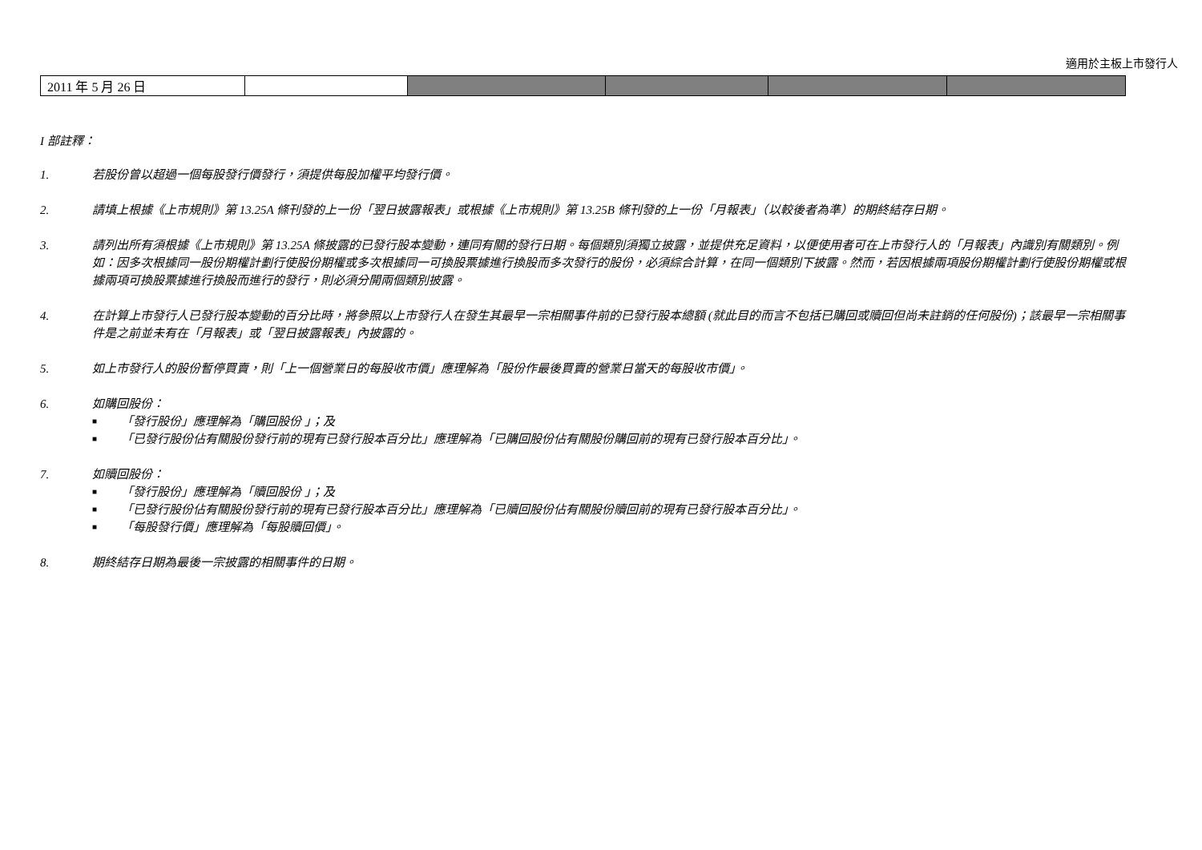適用於主板上市發行人
| 2011 年 5 月 26 日 | | | | | |
I 部註釋：
1. 若股份曾以超過一個每股發行價發行，須提供每股加權平均發行價。
2. 請填上根據《上市規則》第 13.25A 條刊發的上一份「翌日披露報表」或根據《上市規則》第 13.25B 條刊發的上一份「月報表」（以較後者為準）的期終結存日期。
3. 請列出所有須根據《上市規則》第 13.25A 條披露的已發行股本變動，連同有關的發行日期。每個類別須獨立披露，並提供充足資料，以便使用者可在上市發行人的「月報表」內識別有關類別。例如：因多次根據同一股份期權計劃行使股份期權或多次根據同一可換股票據進行換股而多次發行的股份，必須綜合計算，在同一個類別下披露。然而，若因根據兩項股份期權計劃行使股份期權或根據兩項可換股票據進行換股而進行的發行，則必須分開兩個類別披露。
4. 在計算上市發行人已發行股本變動的百分比時，將參照以上市發行人在發生其最早一宗相關事件前的已發行股本總額 (就此目的而言不包括已購回或贖回但尚未註銷的任何股份)；該最早一宗相關事件是之前並未有在「月報表」或「翌日披露報表」內披露的。
5. 如上市發行人的股份暫停買賣，則「上一個營業日的每股收市價」應理解為「股份作最後買賣的營業日當天的每股收市價」。
6. 如購回股份：
■ 「發行股份」應理解為「購回股份 」；及
■ 「已發行股份佔有關股份發行前的現有已發行股本百分比」應理解為「已購回股份佔有關股份購回前的現有已發行股本百分比」。
7. 如贖回股份：
■ 「發行股份」應理解為「贖回股份 」；及
■ 「已發行股份佔有關股份發行前的現有已發行股本百分比」應理解為「已贖回股份佔有關股份贖回前的現有已發行股本百分比」。
■ 「每股發行價」應理解為「每股贖回價」。
8. 期終結存日期為最後一宗披露的相關事件的日期。